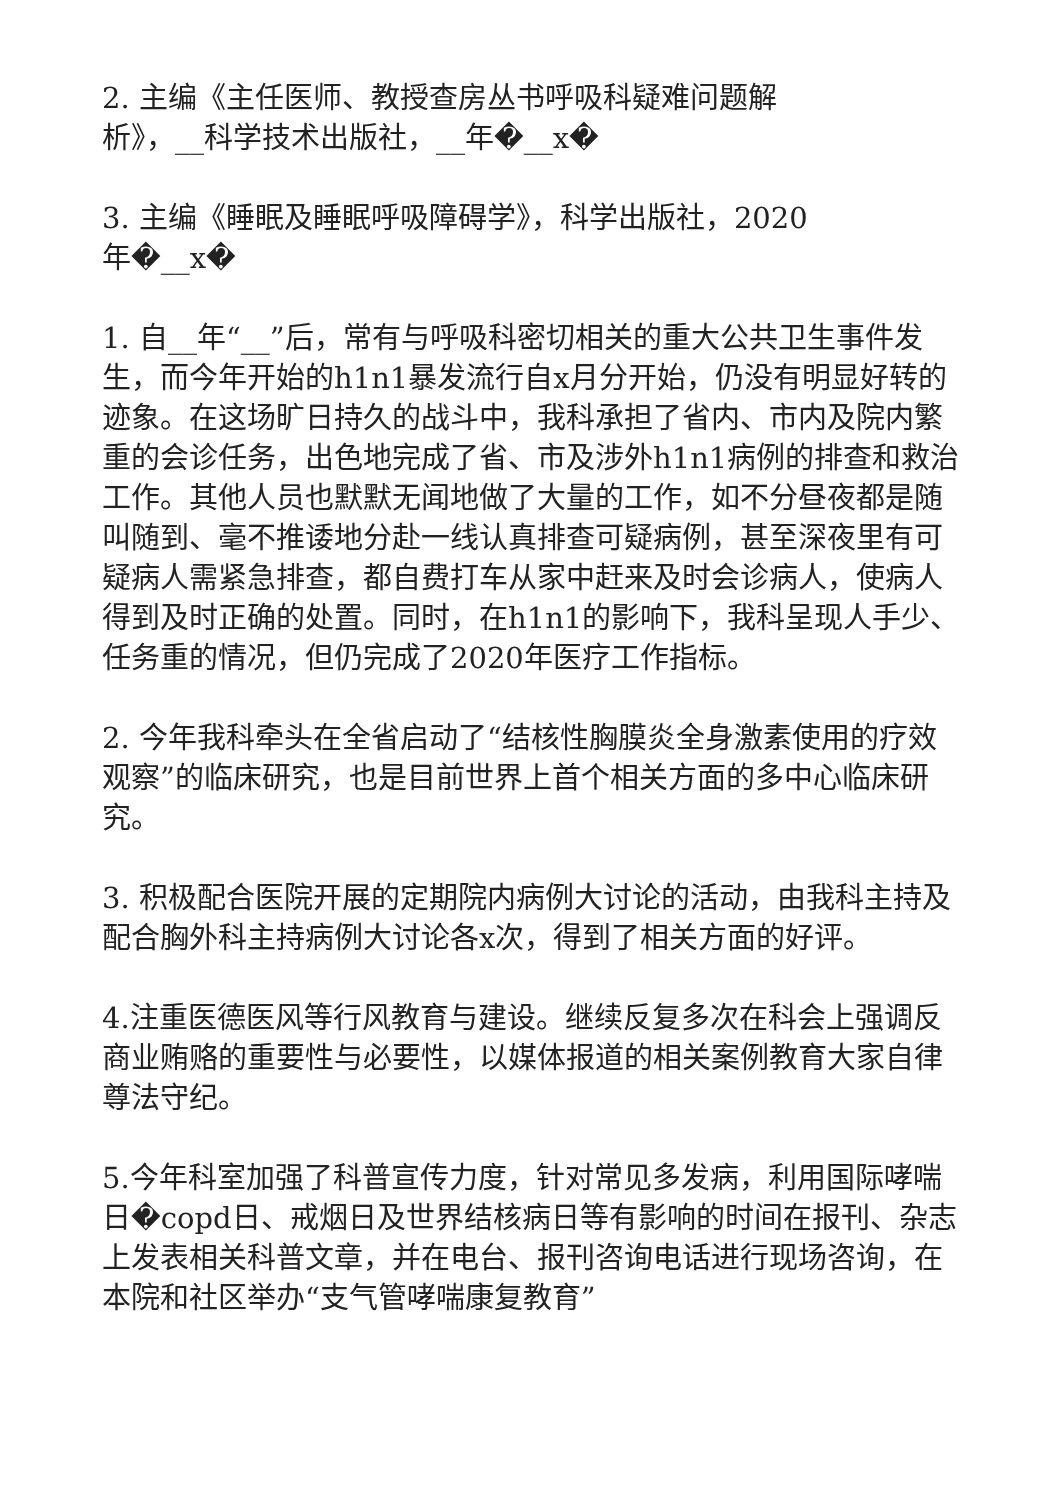2. 主编《主任医师、教授查房丛书呼吸科疑难问题解
析》，__科学技术出版社，__年�__x�
3. 主编《睡眠及睡眠呼吸障碍学》，科学出版社，2020
年�__x�
1. 自__年“__”后，常有与呼吸科密切相关的重大公共卫生事件发生，而今年开始的h1n1暴发流行自x月分开始，仍没有明显好转的迹象。在这场旷日持久的战斗中，我科承担了省内、市内及院内繁重的会诊任务，出色地完成了省、市及涉外h1n1病例的排查和救治工作。其他人员也默默无闻地做了大量的工作，如不分昼夜都是随叫随到、毫不推诿地分赴一线认真排查可疑病例，甚至深夜里有可疑病人需紧急排查，都自费打车从家中赶来及时会诊病人，使病人得到及时正确的处置。同时，在h1n1的影响下，我科呈现人手少、任务重的情况，但仍完成了2020年医疗工作指标。
2. 今年我科牵头在全省启动了“结核性胸膜炎全身激素使用的疗效观察”的临床研究，也是目前世界上首个相关方面的多中心临床研究。
3. 积极配合医院开展的定期院内病例大讨论的活动，由我科主持及配合胸外科主持病例大讨论各x次，得到了相关方面的好评。
4.注重医德医风等行风教育与建设。继续反复多次在科会上强调反商业贿赂的重要性与必要性，以媒体报道的相关案例教育大家自律尊法守纪。
5.今年科室加强了科普宣传力度，针对常见多发病，利用国际哮喘日�copd日、戒烟日及世界结核病日等有影响的时间在报刊、杂志上发表相关科普文章，并在电台、报刊咨询电话进行现场咨询，在本院和社区举办“支气管哮喘康复教育”